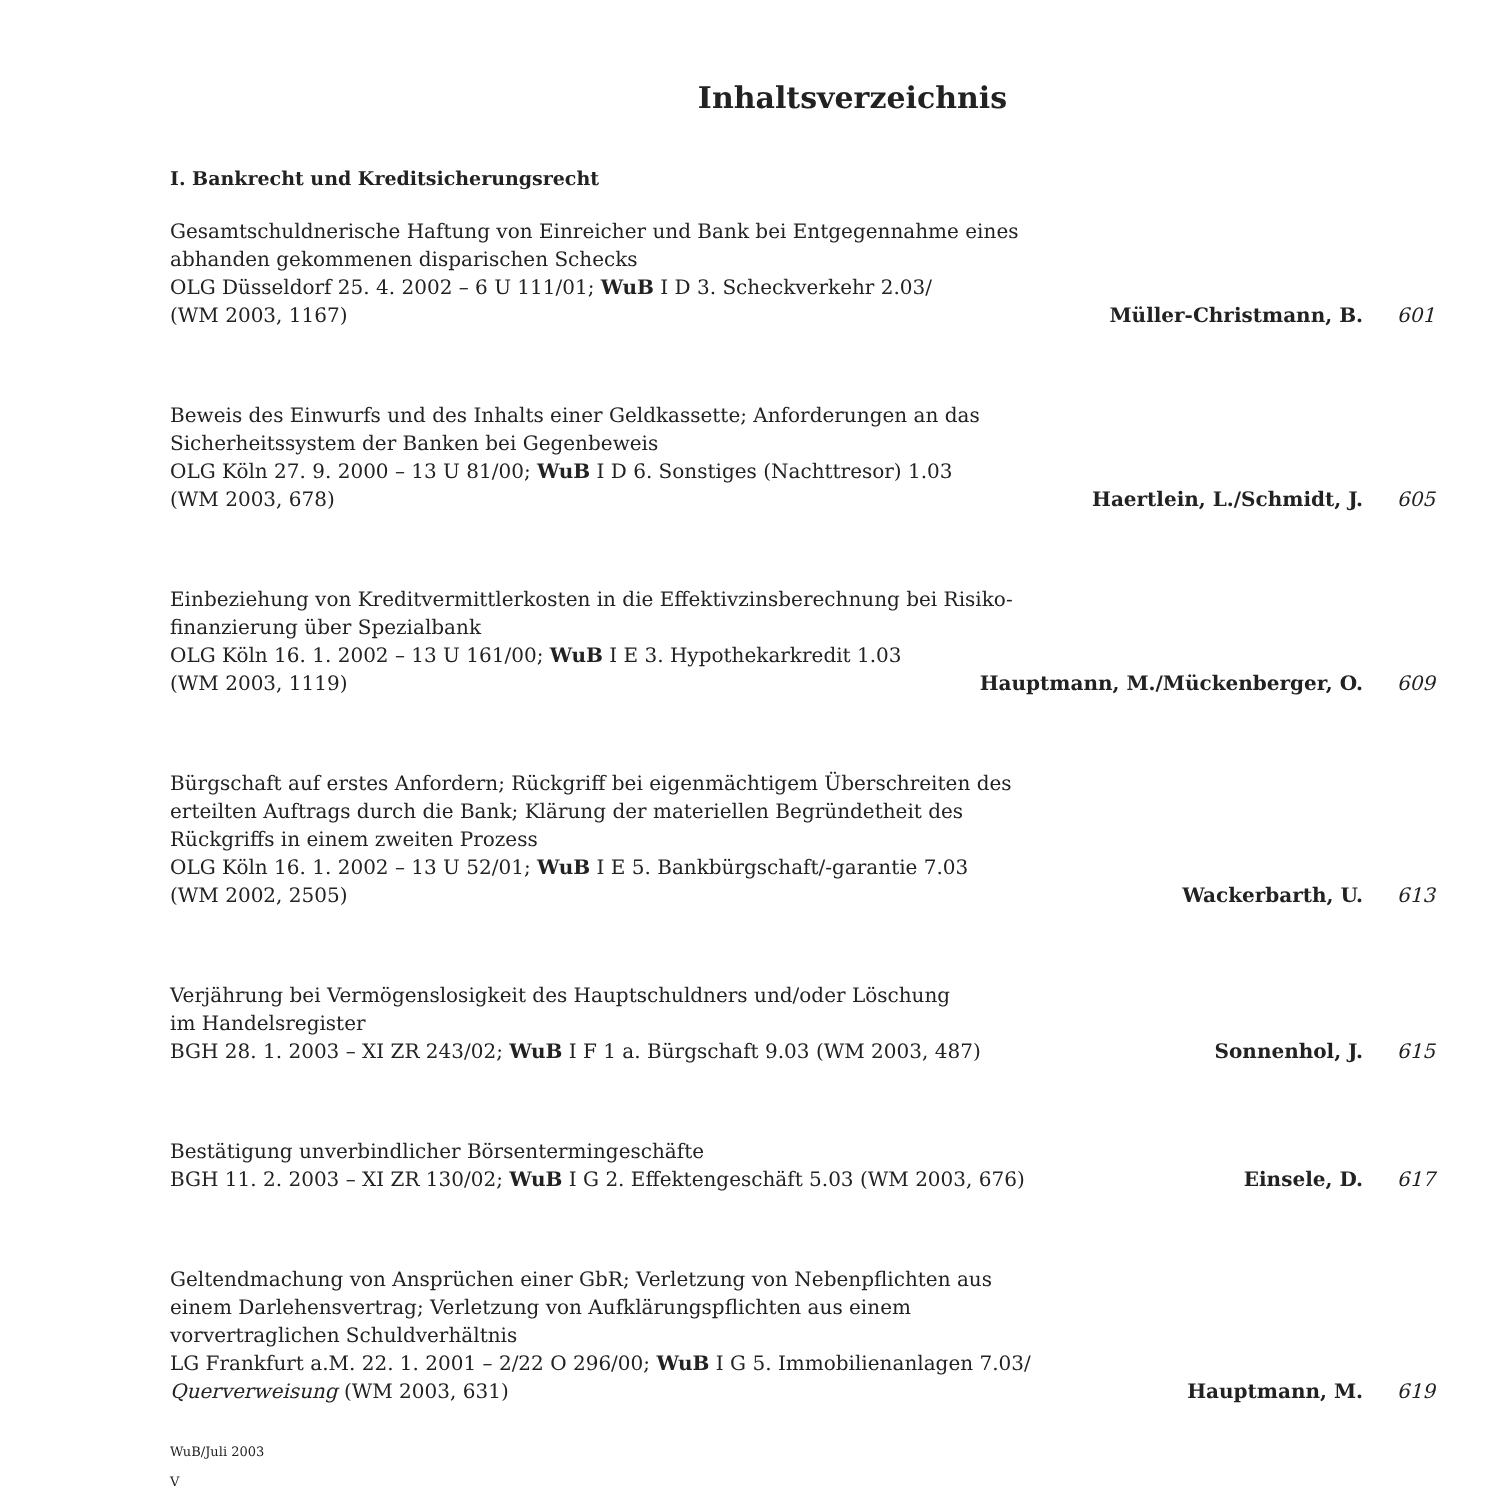Inhaltsverzeichnis
I. Bankrecht und Kreditsicherungsrecht
Gesamtschuldnerische Haftung von Einreicher und Bank bei Entgegennahme eines
abhanden gekommenen disparischen Schecks
OLG Düsseldorf 25. 4. 2002 – 6 U 111/01; WuB I D 3. Scheckverkehr 2.03/
(WM 2003, 1167) Müller-Christmann, B. 601
Beweis des Einwurfs und des Inhalts einer Geldkassette; Anforderungen an das
Sicherheitssystem der Banken bei Gegenbeweis
OLG Köln 27. 9. 2000 – 13 U 81/00; WuB I D 6. Sonstiges (Nachttresor) 1.03
(WM 2003, 678) Haertlein, L./Schmidt, J. 605
Einbeziehung von Kreditvermittlerkosten in die Effektivzinsberechnung bei Risiko-
finanzierung über Spezialbank
OLG Köln 16. 1. 2002 – 13 U 161/00; WuB I E 3. Hypothekarkredit 1.03
(WM 2003, 1119) Hauptmann, M./Mückenberger, O. 609
Bürgschaft auf erstes Anfordern; Rückgriff bei eigenmächtigem Überschreiten des
erteilten Auftrags durch die Bank; Klärung der materiellen Begründetheit des
Rückgriffs in einem zweiten Prozess
OLG Köln 16. 1. 2002 – 13 U 52/01; WuB I E 5. Bankbürgschaft/-garantie 7.03
(WM 2002, 2505) Wackerbarth, U. 613
Verjährung bei Vermögenslosigkeit des Hauptschuldners und/oder Löschung
im Handelsregister
BGH 28. 1. 2003 – XI ZR 243/02; WuB I F 1 a. Bürgschaft 9.03 (WM 2003, 487) Sonnenhol, J. 615
Bestätigung unverbindlicher Börsentermingeschäfte
BGH 11. 2. 2003 – XI ZR 130/02; WuB I G 2. Effektengeschäft 5.03 (WM 2003, 676) Einsele, D. 617
Geltendmachung von Ansprüchen einer GbR; Verletzung von Nebenpflichten aus
einem Darlehensvertrag; Verletzung von Aufklärungspflichten aus einem
vorvertraglichen Schuldverhältnis
LG Frankfurt a.M. 22. 1. 2001 – 2/22 O 296/00; WuB I G 5. Immobilienanlagen 7.03/
Querverweisung (WM 2003, 631) Hauptmann, M. 619
WuB/Juli 2003
V